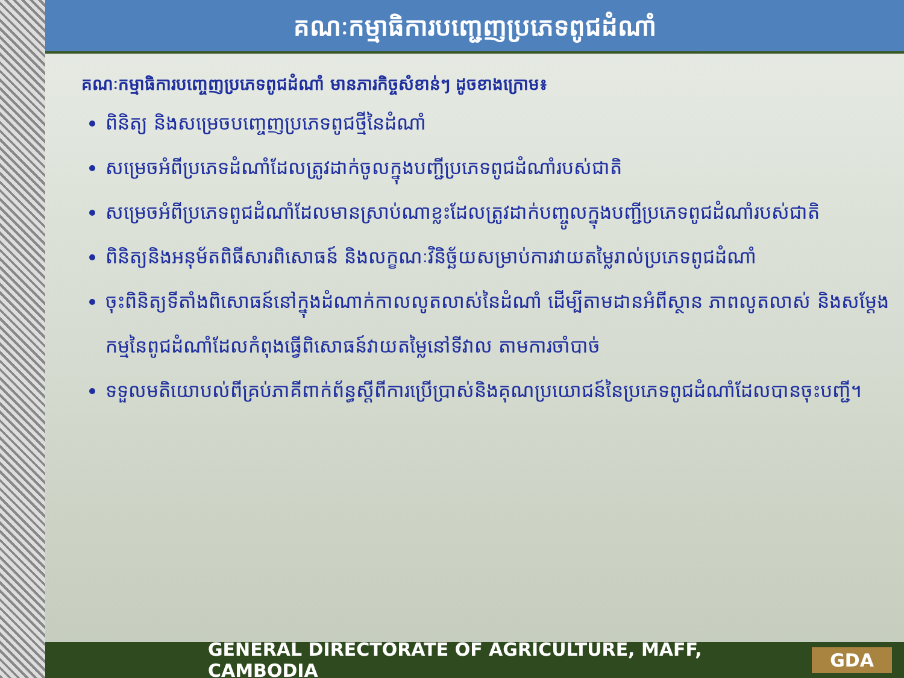គណៈកម្មាធិការបញ្ជេញប្រភេទពូជដំណាំ
គណៈកម្មាធិការបញ្ចេញប្រភេទពូជដំណាំ មានភារកិច្ចសំខាន់ៗ ដូចខាងក្រោម៖
ពិនិត្យ និងសម្រេចបញ្ចេញប្រភេទពូជថ្មីនៃដំណាំ
សម្រេចអំពីប្រភេទដំណាំដែលត្រូវដាក់ចូលក្នុងបញ្ជីប្រភេទពូជដំណាំរបស់ជាតិ
សម្រេចអំពីប្រភេទពូជដំណាំដែលមានស្រាប់ណាខ្លះដែលត្រូវដាក់បញ្ចូលក្នុងបញ្ជីប្រភេទពូជដំណាំរបស់ជាតិ
ពិនិត្យនិងអនុម័តពិធីសារពិសោធន៍ និងលក្ខណៈវិនិច្ឆ័យសម្រាប់ការវាយតម្លៃរាល់ប្រភេទពូជដំណាំ
ចុះពិនិត្យទីតាំងពិសោធន៍នៅក្នុងដំណាក់កាលលូតលាស់នៃដំណាំ ដើម្បីតាមដានអំពីស្ថាន ភាពលូតលាស់ និងសម្ដែងកម្មនៃពូជដំណាំដែលកំពុងធ្វើពិសោធន៍វាយតម្លៃនៅទីវាល តាមការចាំបាច់
ទទួលមតិយោបល់ពីគ្រប់ភាគីពាក់ព័ន្ធស្តីពីការប្រើប្រាស់និងគុណប្រយោជន៍នៃប្រភេទពូជដំណាំដែលបានចុះបញ្ជី។
GENERAL DIRECTORATE OF AGRICULTURE, MAFF, CAMBODIA GDA